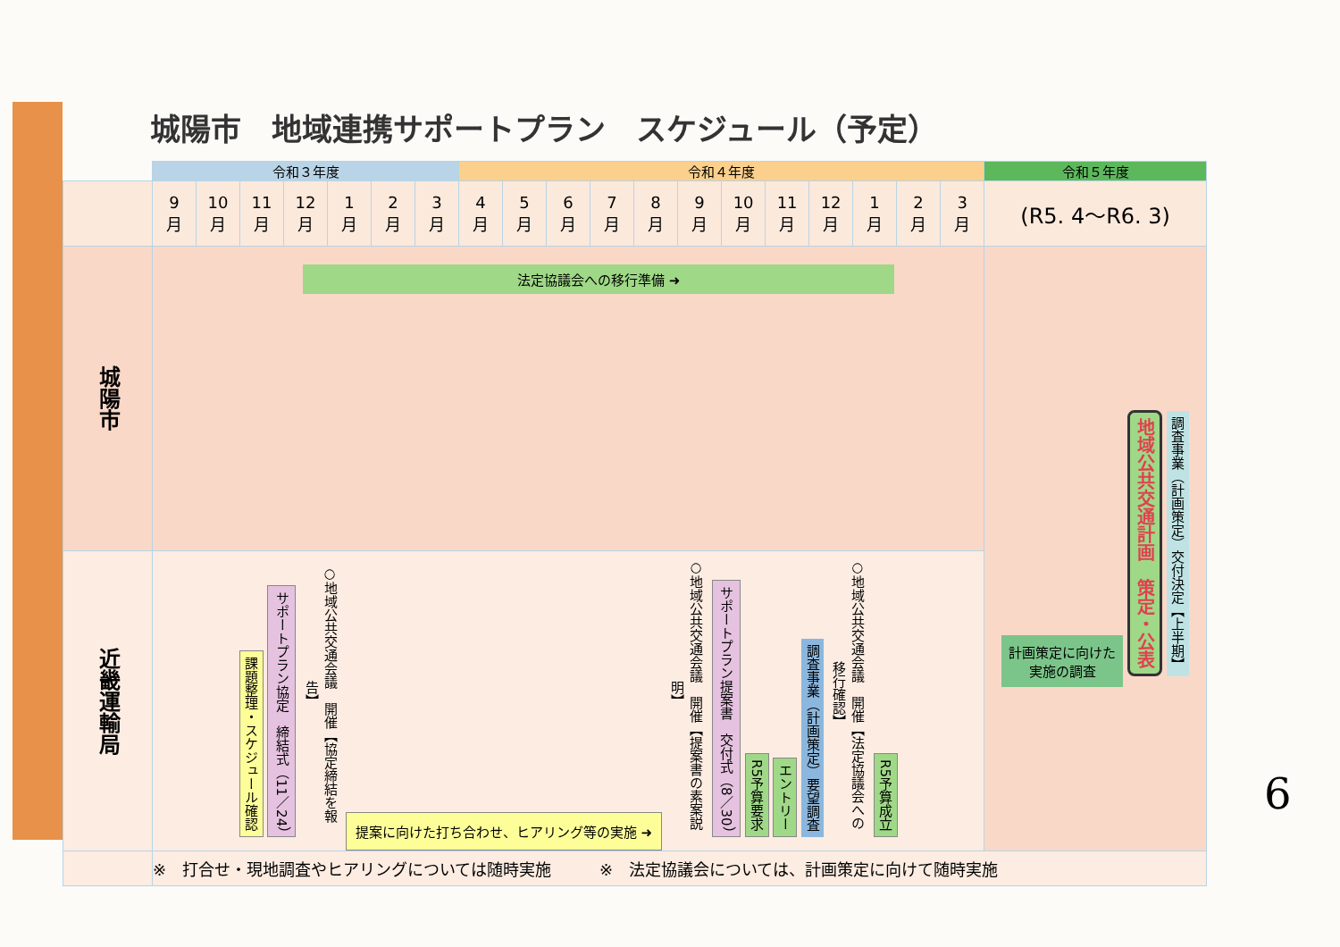城陽市　地域連携サポートプラン　スケジュール（予定）
| | 令和３年度 | | | | | | | 令和４年度 | | | | | | | | | | | | 令和５年度 |
| | 9 月 | 10 月 | 11 月 | 12 月 | 1 月 | 2 月 | 3 月 | 4 月 | 5 月 | 6 月 | 7 月 | 8 月 | 9 月 | 10 月 | 11 月 | 12 月 | 1 月 | 2 月 | 3 月 | (R5. 4～R6. 3) |
| 城陽市 | 法定協議会への移行準備 ➜ | | | | | | | | | | | | | | | | | | | 計画策定に向けた実施の調査 地域公共交通計画 策定・公表 調査事業（計画策定）交付決定【上半期】 |
| 近畿運輸局 | 課題整理・スケジュール確認 サポートプラン協定 締結式（11／24） ○地域公共交通会議 開催【協定締結を報告】 提案に向けた打ち合わせ、ヒアリング等の実施 ➜ ○地域公共交通会議 開催【提案書の素案説明】 サポートプラン提案書 交付式（8／30） R5予算要求 エントリー 調査事業（計画策定）要望調査 ○地域公共交通会議 開催【法定協議会への移行確認】 R5予算成立 | | | | | | | | | | | | | | | | | | | |
| | ※ 打合せ・現地調査やヒアリングについては随時実施 ※ 法定協議会については、計画策定に向けて随時実施 | | | | | | | | | | | | | | | | | | | |
6